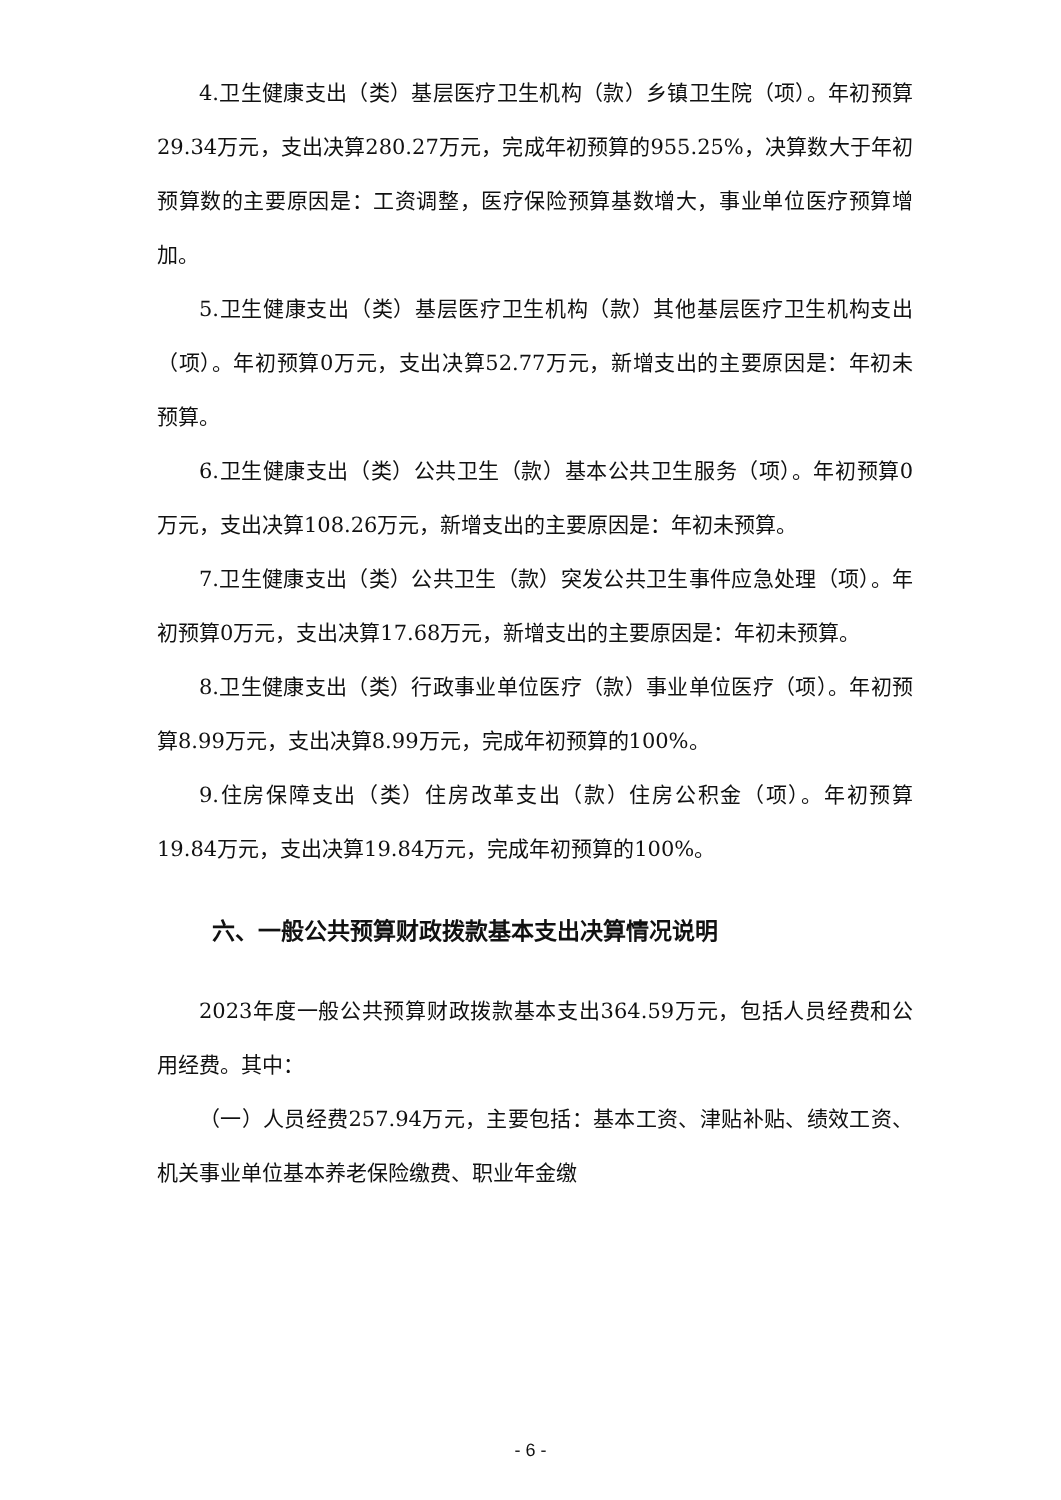4.卫生健康支出（类）基层医疗卫生机构（款）乡镇卫生院（项）。年初预算29.34万元，支出决算280.27万元，完成年初预算的955.25%，决算数大于年初预算数的主要原因是：工资调整，医疗保险预算基数增大，事业单位医疗预算增加。
5.卫生健康支出（类）基层医疗卫生机构（款）其他基层医疗卫生机构支出（项）。年初预算0万元，支出决算52.77万元，新增支出的主要原因是：年初未预算。
6.卫生健康支出（类）公共卫生（款）基本公共卫生服务（项）。年初预算0万元，支出决算108.26万元，新增支出的主要原因是：年初未预算。
7.卫生健康支出（类）公共卫生（款）突发公共卫生事件应急处理（项）。年初预算0万元，支出决算17.68万元，新增支出的主要原因是：年初未预算。
8.卫生健康支出（类）行政事业单位医疗（款）事业单位医疗（项）。年初预算8.99万元，支出决算8.99万元，完成年初预算的100%。
9.住房保障支出（类）住房改革支出（款）住房公积金（项）。年初预算19.84万元，支出决算19.84万元，完成年初预算的100%。
六、一般公共预算财政拨款基本支出决算情况说明
2023年度一般公共预算财政拨款基本支出364.59万元，包括人员经费和公用经费。其中：
（一）人员经费257.94万元，主要包括：基本工资、津贴补贴、绩效工资、机关事业单位基本养老保险缴费、职业年金缴
- 6 -